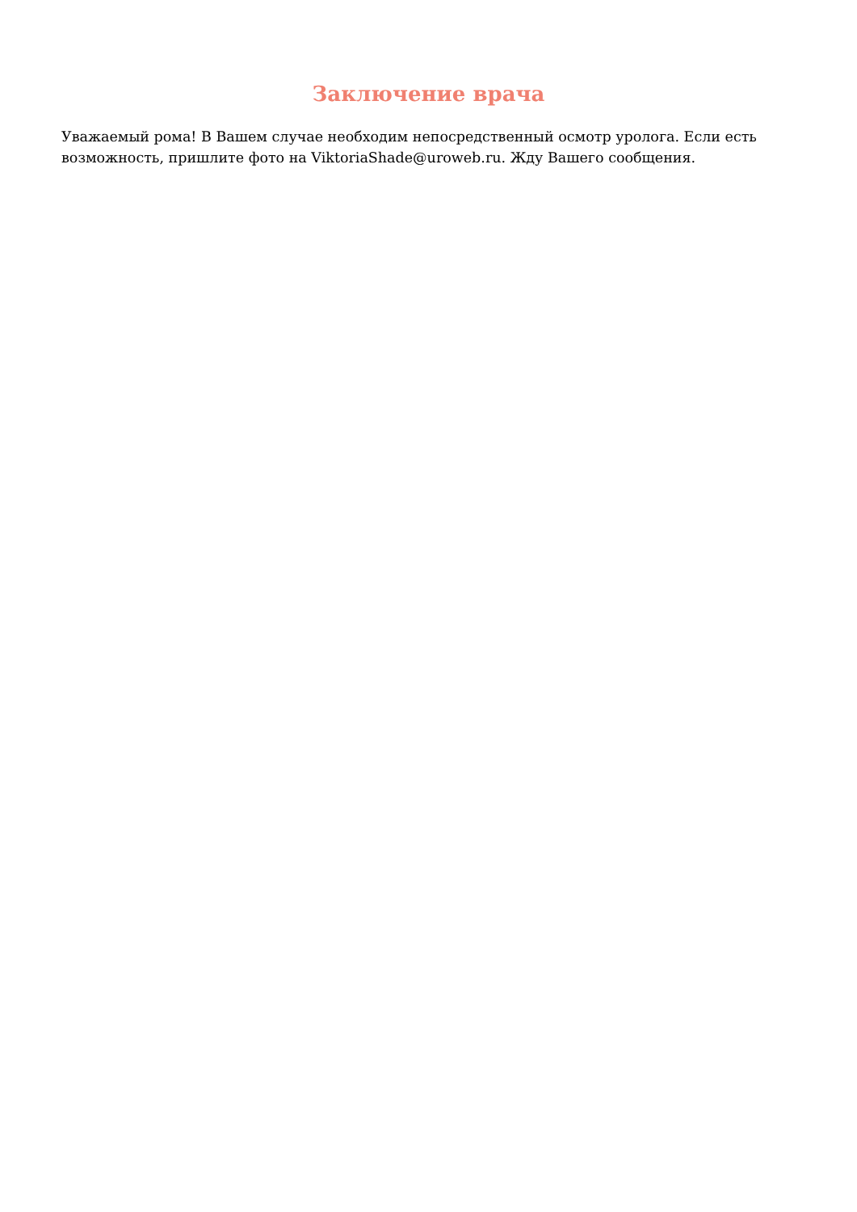Заключение врача
Уважаемый рома! В Вашем случае необходим непосредственный осмотр уролога. Если есть возможность, пришлите фото на ViktoriaShade@uroweb.ru. Жду Вашего сообщения.